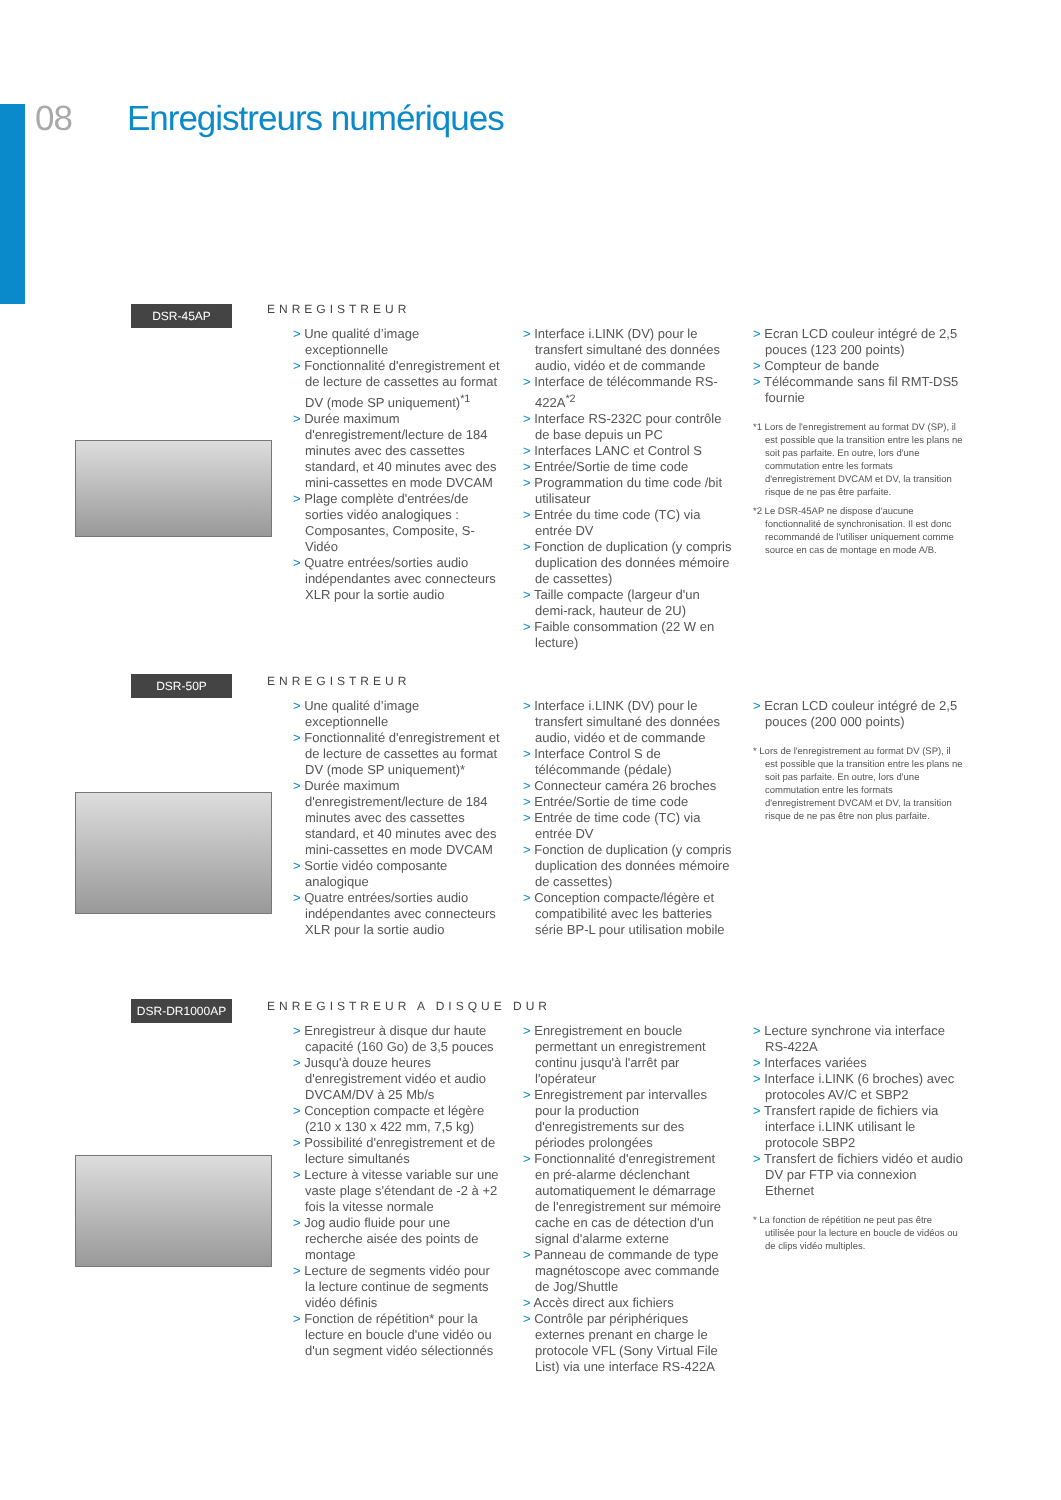08 Enregistreurs numériques
DSR-45AP ENREGISTREUR
> Une qualité d’image exceptionnelle
> Fonctionnalité d'enregistrement et de lecture de cassettes au format DV (mode SP uniquement)<sup>*1</sup>
> Durée maximum d'enregistrement/lecture de 184 minutes avec des cassettes standard, et 40 minutes avec des mini-cassettes en mode DVCAM
> Plage complète d'entrées/de sorties vidéo analogiques : Composantes, Composite, S-Vidéo
> Quatre entrées/sorties audio indépendantes avec connecteurs XLR pour la sortie audio
> Interface i.LINK (DV) pour le transfert simultané des données audio, vidéo et de commande
> Interface de télécommande RS-422A<sup>*2</sup>
> Interface RS-232C pour contrôle de base depuis un PC
> Interfaces LANC et Control S
> Entrée/Sortie de time code
> Programmation du time code /bit utilisateur
> Entrée du time code (TC) via entrée DV
> Fonction de duplication (y compris duplication des données mémoire de cassettes)
> Taille compacte (largeur d'un demi-rack, hauteur de 2U)
> Faible consommation (22 W en lecture)
> Ecran LCD couleur intégré de 2,5 pouces (123 200 points)
> Compteur de bande
> Télécommande sans fil RMT-DS5 fournie
*1 Lors de l'enregistrement au format DV (SP), il est possible que la transition entre les plans ne soit pas parfaite. En outre, lors d'une commutation entre les formats d'enregistrement DVCAM et DV, la transition risque de ne pas être parfaite.
*2 Le DSR-45AP ne dispose d'aucune fonctionnalité de synchronisation. Il est donc recommandé de l'utiliser uniquement comme source en cas de montage en mode A/B.
DSR-50P ENREGISTREUR
> Une qualité d’image exceptionnelle
> Fonctionnalité d'enregistrement et de lecture de cassettes au format DV (mode SP uniquement)*
> Durée maximum d'enregistrement/lecture de 184 minutes avec des cassettes standard, et 40 minutes avec des mini-cassettes en mode DVCAM
> Sortie vidéo composante analogique
> Quatre entrées/sorties audio indépendantes avec connecteurs XLR pour la sortie audio
> Interface i.LINK (DV) pour le transfert simultané des données audio, vidéo et de commande
> Interface Control S de télécommande (pédale)
> Connecteur caméra 26 broches
> Entrée/Sortie de time code
> Entrée de time code (TC) via entrée DV
> Fonction de duplication (y compris duplication des données mémoire de cassettes)
> Conception compacte/légère et compatibilité avec les batteries série BP-L pour utilisation mobile
> Ecran LCD couleur intégré de 2,5 pouces (200 000 points)
* Lors de l'enregistrement au format DV (SP), il est possible que la transition entre les plans ne soit pas parfaite. En outre, lors d'une commutation entre les formats d'enregistrement DVCAM et DV, la transition risque de ne pas être non plus parfaite.
DSR-DR1000AP ENREGISTREUR A DISQUE DUR
> Enregistreur à disque dur haute capacité (160 Go) de 3,5 pouces
> Jusqu'à douze heures d'enregistrement vidéo et audio DVCAM/DV à 25 Mb/s
> Conception compacte et légère (210 x 130 x 422 mm, 7,5 kg)
> Possibilité d'enregistrement et de lecture simultanés
> Lecture à vitesse variable sur une vaste plage s'étendant de -2 à +2 fois la vitesse normale
> Jog audio fluide pour une recherche aisée des points de montage
> Lecture de segments vidéo pour la lecture continue de segments vidéo définis
> Fonction de répétition* pour la lecture en boucle d'une vidéo ou d'un segment vidéo sélectionnés
> Enregistrement en boucle permettant un enregistrement continu jusqu'à l'arrêt par l'opérateur
> Enregistrement par intervalles pour la production d'enregistrements sur des périodes prolongées
> Fonctionnalité d'enregistrement en pré-alarme déclenchant automatiquement le démarrage de l'enregistrement sur mémoire cache en cas de détection d'un signal d'alarme externe
> Panneau de commande de type magnétoscope avec commande de Jog/Shuttle
> Accès direct aux fichiers
> Contrôle par périphériques externes prenant en charge le protocole VFL (Sony Virtual File List) via une interface RS-422A
> Lecture synchrone via interface RS-422A
> Interfaces variées
> Interface i.LINK (6 broches) avec protocoles AV/C et SBP2
> Transfert rapide de fichiers via interface i.LINK utilisant le protocole SBP2
> Transfert de fichiers vidéo et audio DV par FTP via connexion Ethernet
* La fonction de répétition ne peut pas être utilisée pour la lecture en boucle de vidéos ou de clips vidéo multiples.